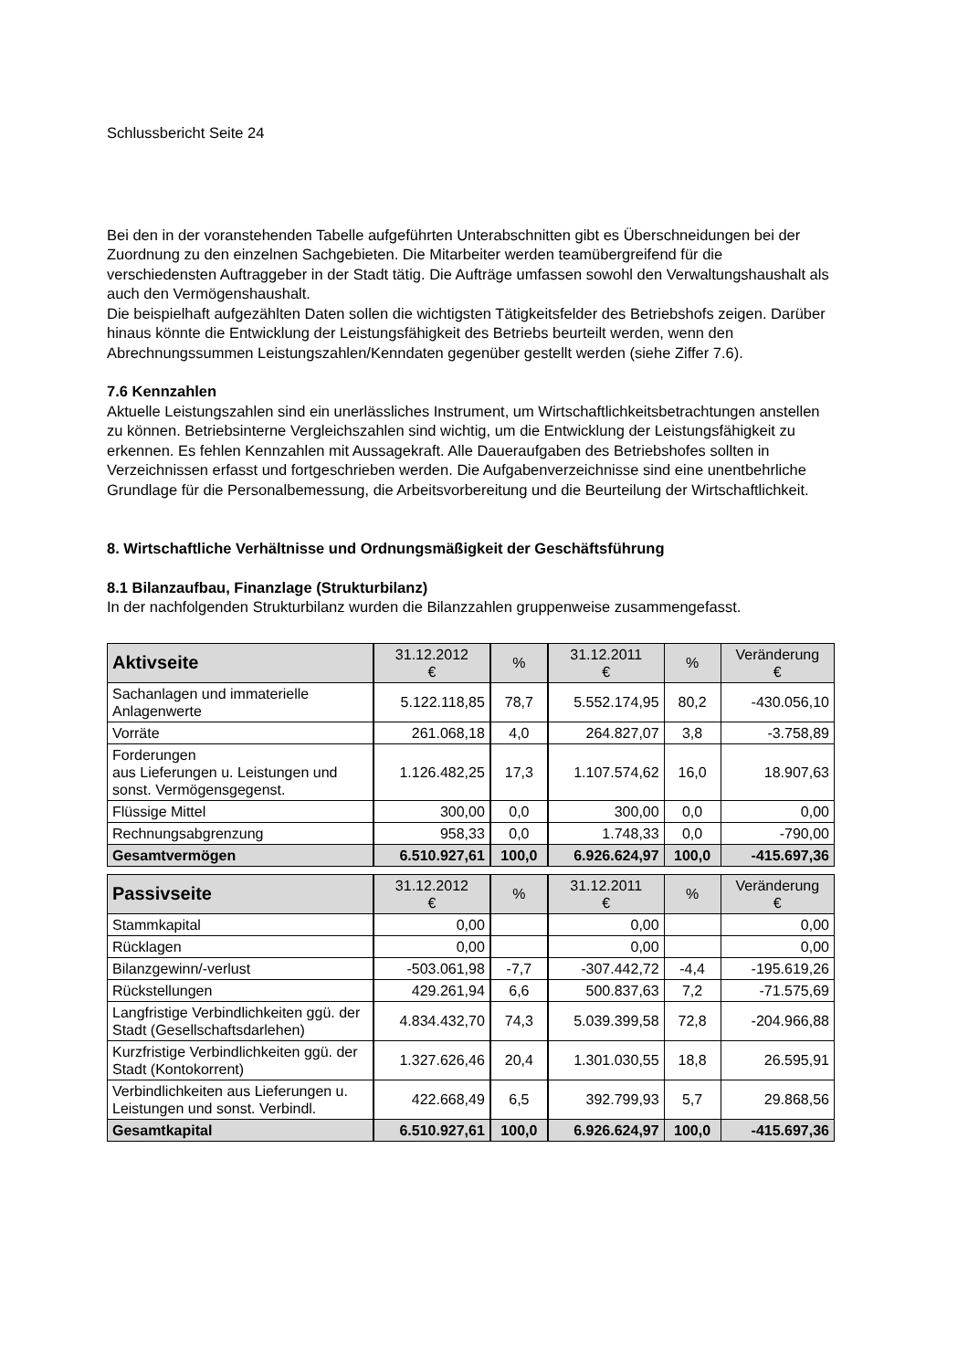Schlussbericht Seite 24
Bei den in der voranstehenden Tabelle aufgeführten Unterabschnitten gibt es Überschneidungen bei der Zuordnung zu den einzelnen Sachgebieten. Die Mitarbeiter werden teamübergreifend für die verschiedensten Auftraggeber in der Stadt tätig. Die Aufträge umfassen sowohl den Verwaltungshaushalt als auch den Vermögenshaushalt.
Die beispielhaft aufgezählten Daten sollen die wichtigsten Tätigkeitsfelder des Betriebshofs zeigen. Darüber hinaus könnte die Entwicklung der Leistungsfähigkeit des Betriebs beurteilt werden, wenn den Abrechnungssummen Leistungszahlen/Kenndaten gegenüber gestellt werden (siehe Ziffer 7.6).
7.6 Kennzahlen
Aktuelle Leistungszahlen sind ein unerlässliches Instrument, um Wirtschaftlichkeitsbetrachtungen anstellen zu können. Betriebsinterne Vergleichszahlen sind wichtig, um die Entwicklung der Leistungsfähigkeit zu erkennen. Es fehlen Kennzahlen mit Aussagekraft. Alle Daueraufgaben des Betriebshofes sollten in Verzeichnissen erfasst und fortgeschrieben werden. Die Aufgabenverzeichnisse sind eine unentbehrliche Grundlage für die Personalbemessung, die Arbeitsvorbereitung und die Beurteilung der Wirtschaftlichkeit.
8. Wirtschaftliche Verhältnisse und Ordnungsmäßigkeit der Geschäftsführung
8.1 Bilanzaufbau, Finanzlage (Strukturbilanz)
In der nachfolgenden Strukturbilanz wurden die Bilanzzahlen gruppenweise zusammengefasst.
| Aktivseite | 31.12.2012 € | % | 31.12.2011 € | % | Veränderung € |
| --- | --- | --- | --- | --- | --- |
| Sachanlagen und immaterielle Anlagenwerte | 5.122.118,85 | 78,7 | 5.552.174,95 | 80,2 | -430.056,10 |
| Vorräte | 261.068,18 | 4,0 | 264.827,07 | 3,8 | -3.758,89 |
| Forderungen aus Lieferungen u. Leistungen und sonst. Vermögensgegenst. | 1.126.482,25 | 17,3 | 1.107.574,62 | 16,0 | 18.907,63 |
| Flüssige Mittel | 300,00 | 0,0 | 300,00 | 0,0 | 0,00 |
| Rechnungsabgrenzung | 958,33 | 0,0 | 1.748,33 | 0,0 | -790,00 |
| Gesamtvermögen | 6.510.927,61 | 100,0 | 6.926.624,97 | 100,0 | -415.697,36 |
| Passivseite | 31.12.2012 € | % | 31.12.2011 € | % | Veränderung € |
| --- | --- | --- | --- | --- | --- |
| Stammkapital | 0,00 | | 0,00 | | 0,00 |
| Rücklagen | 0,00 | | 0,00 | | 0,00 |
| Bilanzgewinn/-verlust | -503.061,98 | -7,7 | -307.442,72 | -4,4 | -195.619,26 |
| Rückstellungen | 429.261,94 | 6,6 | 500.837,63 | 7,2 | -71.575,69 |
| Langfristige Verbindlichkeiten ggü. der Stadt (Gesellschaftsdarlehen) | 4.834.432,70 | 74,3 | 5.039.399,58 | 72,8 | -204.966,88 |
| Kurzfristige Verbindlichkeiten ggü. der Stadt (Kontokorrent) | 1.327.626,46 | 20,4 | 1.301.030,55 | 18,8 | 26.595,91 |
| Verbindlichkeiten aus Lieferungen u. Leistungen und sonst. Verbindl. | 422.668,49 | 6,5 | 392.799,93 | 5,7 | 29.868,56 |
| Gesamtkapital | 6.510.927,61 | 100,0 | 6.926.624,97 | 100,0 | -415.697,36 |